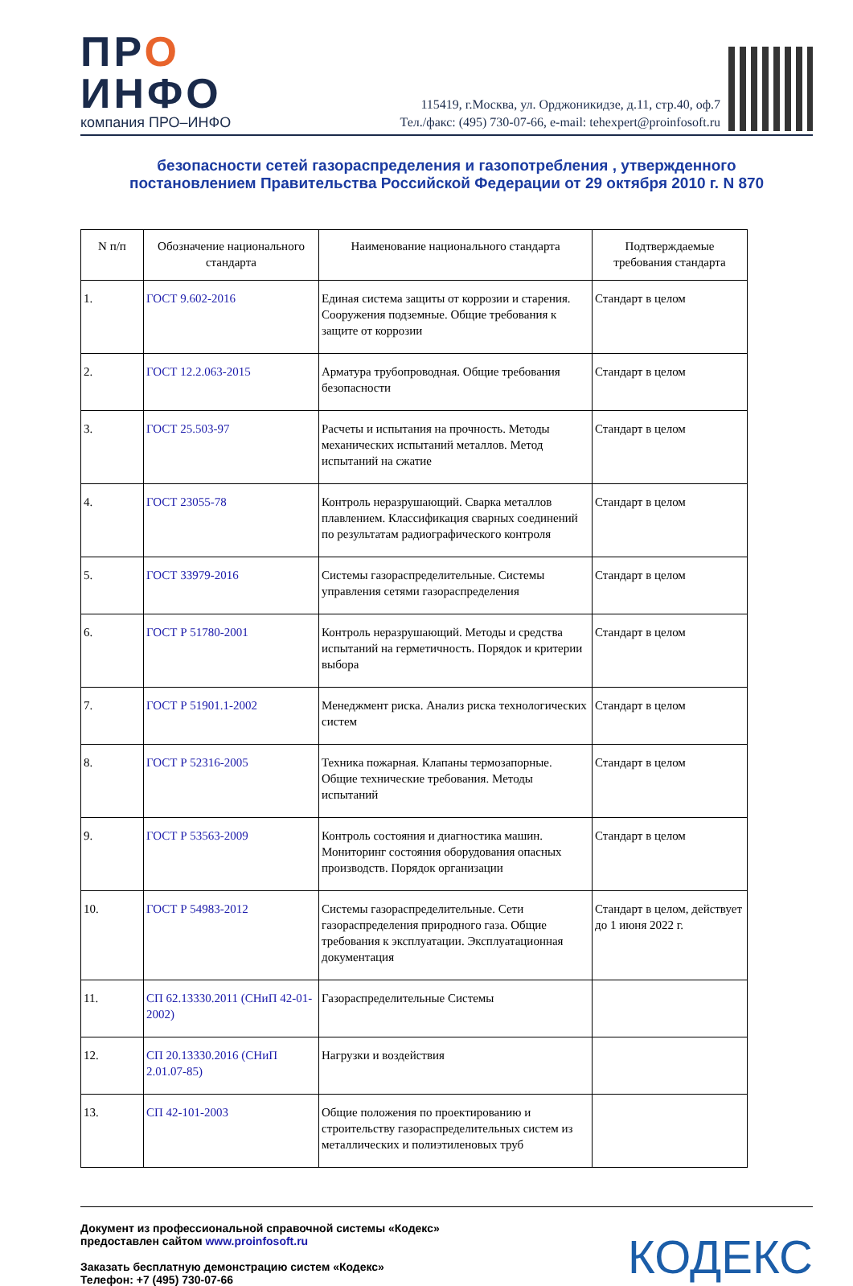ПРО
ИНФО
компания ПРО–ИНФО
115419, г.Москва, ул. Орджоникидзе, д.11, стр.40, оф.7
Тел./факс: (495) 730-07-66, e-mail: tehexpert@proinfosoft.ru
безопасности сетей газораспределения и газопотребления , утвержденного
постановлением Правительства Российской Федерации от 29 октября 2010 г. N 870
| N п/п | Обозначение национального стандарта | Наименование национального стандарта | Подтверждаемые требования стандарта |
| --- | --- | --- | --- |
| 1. | ГОСТ 9.602-2016 | Единая система защиты от коррозии и старения. Сооружения подземные. Общие требования к защите от коррозии | Стандарт в целом |
| 2. | ГОСТ 12.2.063-2015 | Арматура трубопроводная. Общие требования безопасности | Стандарт в целом |
| 3. | ГОСТ 25.503-97 | Расчеты и испытания на прочность. Методы механических испытаний металлов. Метод испытаний на сжатие | Стандарт в целом |
| 4. | ГОСТ 23055-78 | Контроль неразрушающий. Сварка металлов плавлением. Классификация сварных соединений по результатам радиографического контроля | Стандарт в целом |
| 5. | ГОСТ 33979-2016 | Системы газораспределительные. Системы управления сетями газораспределения | Стандарт в целом |
| 6. | ГОСТ Р 51780-2001 | Контроль неразрушающий. Методы и средства испытаний на герметичность. Порядок и критерии выбора | Стандарт в целом |
| 7. | ГОСТ Р 51901.1-2002 | Менеджмент риска. Анализ риска технологических систем | Стандарт в целом |
| 8. | ГОСТ Р 52316-2005 | Техника пожарная. Клапаны термозапорные. Общие технические требования. Методы испытаний | Стандарт в целом |
| 9. | ГОСТ Р 53563-2009 | Контроль состояния и диагностика машин. Мониторинг состояния оборудования опасных производств. Порядок организации | Стандарт в целом |
| 10. | ГОСТ Р 54983-2012 | Системы газораспределительные. Сети газораспределения природного газа. Общие требования к эксплуатации. Эксплуатационная документация | Стандарт в целом, действует до 1 июня 2022 г. |
| 11. | СП 62.13330.2011 (СНиП 42-01-2002) | Газораспределительные Системы | |
| 12. | СП 20.13330.2016 (СНиП 2.01.07-85) | Нагрузки и воздействия | |
| 13. | СП 42-101-2003 | Общие положения по проектированию и строительству газораспределительных систем из металлических и полиэтиленовых труб | |
Документ из профессиональной справочной системы «Кодекс»
предоставлен сайтом www.proinfosoft.ru
Заказать бесплатную демонстрацию систем «Кодекс»
Телефон: +7 (495) 730-07-66
КОДЕКС